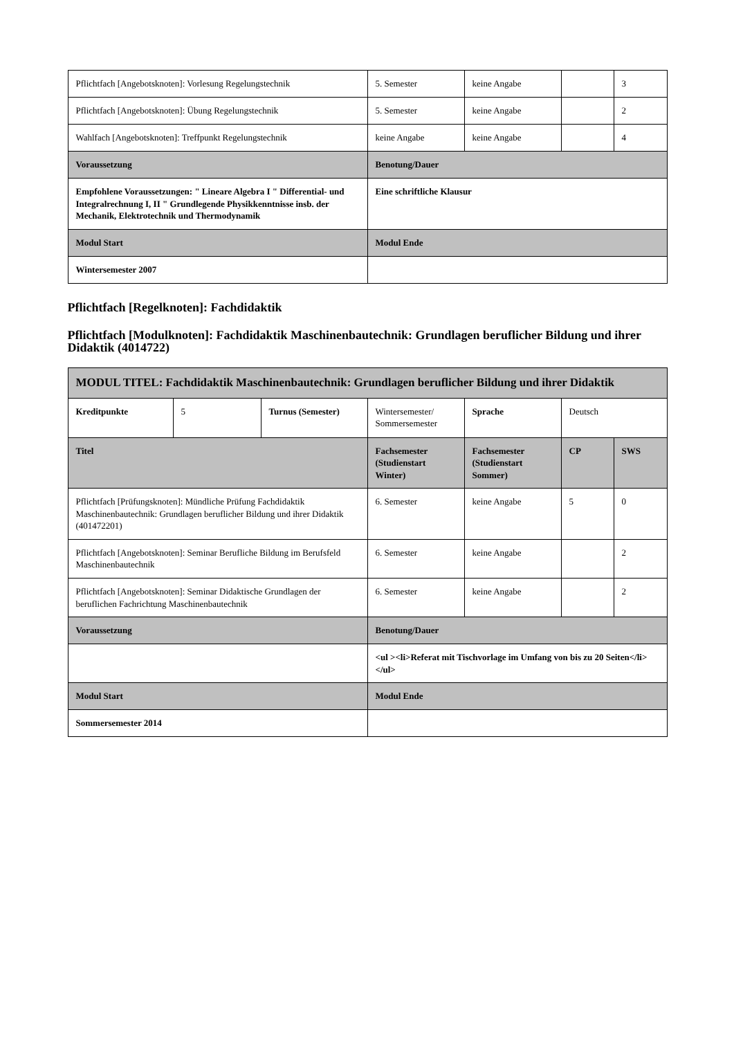| Pflichtfach [Angebotsknoten]: Vorlesung Regelungstechnik | 5. Semester | keine Angabe | | 3 |
| Pflichtfach [Angebotsknoten]: Übung Regelungstechnik | 5. Semester | keine Angabe | | 2 |
| Wahlfach [Angebotsknoten]: Treffpunkt Regelungstechnik | keine Angabe | keine Angabe | | 4 |
| Voraussetzung | Benotung/Dauer | | | |
| Empfohlene Voraussetzungen: " Lineare Algebra I " Differential- und Integralrechnung I, II " Grundlegende Physikkenntnisse insb. der Mechanik, Elektrotechnik und Thermodynamik | Eine schriftliche Klausur | | | |
| Modul Start | Modul Ende | | | |
| Wintersemester 2007 | | | | |
Pflichtfach [Regelknoten]: Fachdidaktik
Pflichtfach [Modulknoten]: Fachdidaktik Maschinenbautechnik: Grundlagen beruflicher Bildung und ihrer Didaktik (4014722)
| MODUL TITEL: Fachdidaktik Maschinenbautechnik: Grundlagen beruflicher Bildung und ihrer Didaktik | | | | | | |
| --- | --- | --- | --- | --- | --- | --- |
| Kreditpunkte | 5 | Turnus (Semester) | Wintersemester/ Sommersemester | Sprache | Deutsch | |
| Titel | | | Fachsemester (Studienstart Winter) | Fachsemester (Studienstart Sommer) | CP | SWS |
| Pflichtfach [Prüfungsknoten]: Mündliche Prüfung Fachdidaktik Maschinenbautechnik: Grundlagen beruflicher Bildung und ihrer Didaktik (401472201) | | | 6. Semester | keine Angabe | 5 | 0 |
| Pflichtfach [Angebotsknoten]: Seminar Berufliche Bildung im Berufsfeld Maschinenbautechnik | | | 6. Semester | keine Angabe | | 2 |
| Pflichtfach [Angebotsknoten]: Seminar Didaktische Grundlagen der beruflichen Fachrichtung Maschinenbautechnik | | | 6. Semester | keine Angabe | | 2 |
| Voraussetzung | | | Benotung/Dauer | | | |
| | | | <ul ><li>Referat mit Tischvorlage im Umfang von bis zu 20 Seiten</li></ul> | | | |
| Modul Start | | | Modul Ende | | | |
| Sommersemester 2014 | | | | | | |